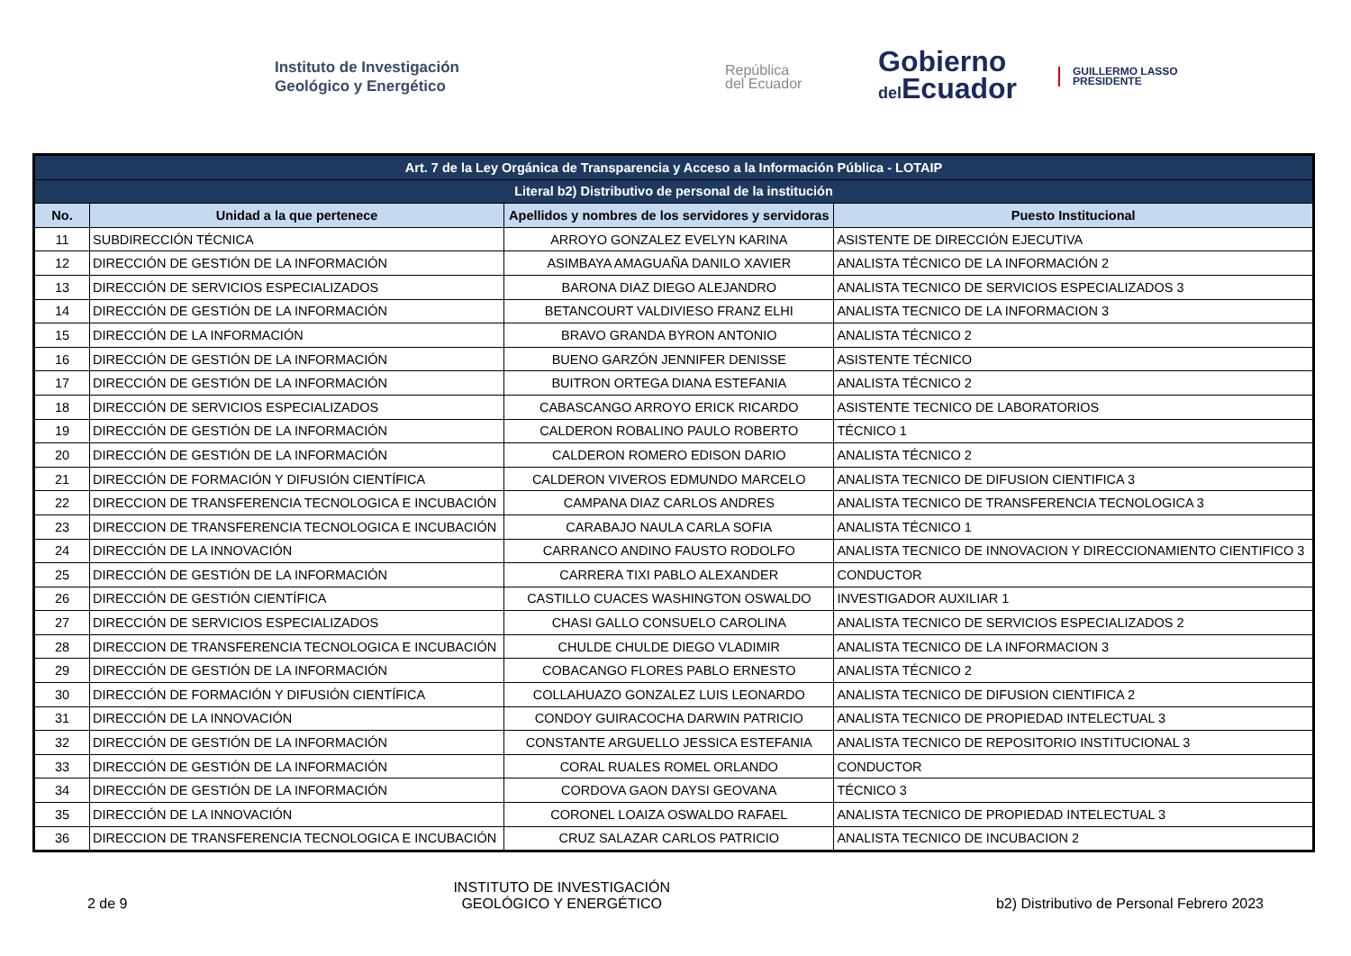Instituto de Investigación
Geológico y Energético
República
del Ecuador
Gobierno
del Ecuador
GUILLERMO LASSO
PRESIDENTE
| Art. 7 de la Ley Orgánica de Transparencia y Acceso a la Información Pública - LOTAIP | | | |
| Literal b2) Distributivo de personal de la institución | | | |
| No. | Unidad a la que pertenece | Apellidos y nombres de los servidores y servidoras | Puesto Institucional |
| 11 | SUBDIRECCIÓN TÉCNICA | ARROYO GONZALEZ EVELYN KARINA | ASISTENTE DE DIRECCIÓN EJECUTIVA |
| 12 | DIRECCIÓN DE GESTIÓN DE LA INFORMACIÓN | ASIMBAYA AMAGUAÑA DANILO XAVIER | ANALISTA TÉCNICO DE LA INFORMACIÓN 2 |
| 13 | DIRECCIÓN DE SERVICIOS ESPECIALIZADOS | BARONA DIAZ DIEGO ALEJANDRO | ANALISTA TECNICO DE SERVICIOS ESPECIALIZADOS 3 |
| 14 | DIRECCIÓN DE GESTIÓN DE LA INFORMACIÓN | BETANCOURT VALDIVIESO FRANZ ELHI | ANALISTA TECNICO DE LA INFORMACION 3 |
| 15 | DIRECCIÓN DE LA INFORMACIÓN | BRAVO GRANDA BYRON ANTONIO | ANALISTA TÉCNICO 2 |
| 16 | DIRECCIÓN DE GESTIÓN DE LA INFORMACIÓN | BUENO GARZÓN JENNIFER DENISSE | ASISTENTE TÉCNICO |
| 17 | DIRECCIÓN DE GESTIÓN DE LA INFORMACIÓN | BUITRON ORTEGA DIANA ESTEFANIA | ANALISTA TÉCNICO 2 |
| 18 | DIRECCIÓN DE SERVICIOS ESPECIALIZADOS | CABASCANGO ARROYO ERICK RICARDO | ASISTENTE TECNICO DE LABORATORIOS |
| 19 | DIRECCIÓN DE GESTIÓN DE LA INFORMACIÓN | CALDERON ROBALINO PAULO ROBERTO | TÉCNICO 1 |
| 20 | DIRECCIÓN DE GESTIÓN DE LA INFORMACIÓN | CALDERON ROMERO EDISON DARIO | ANALISTA TÉCNICO 2 |
| 21 | DIRECCIÓN DE FORMACIÓN Y DIFUSIÓN CIENTÍFICA | CALDERON VIVEROS EDMUNDO MARCELO | ANALISTA TECNICO DE DIFUSION CIENTIFICA 3 |
| 22 | DIRECCION DE TRANSFERENCIA TECNOLOGICA E INCUBACIÓN | CAMPANA DIAZ CARLOS ANDRES | ANALISTA TECNICO DE TRANSFERENCIA TECNOLOGICA 3 |
| 23 | DIRECCION DE TRANSFERENCIA TECNOLOGICA E INCUBACIÓN | CARABAJO NAULA CARLA SOFIA | ANALISTA TÉCNICO 1 |
| 24 | DIRECCIÓN DE LA INNOVACIÓN | CARRANCO ANDINO FAUSTO RODOLFO | ANALISTA TECNICO DE INNOVACION Y DIRECCIONAMIENTO CIENTIFICO 3 |
| 25 | DIRECCIÓN DE GESTIÓN DE LA INFORMACIÓN | CARRERA TIXI PABLO ALEXANDER | CONDUCTOR |
| 26 | DIRECCIÓN DE GESTIÓN CIENTÍFICA | CASTILLO CUACES WASHINGTON OSWALDO | INVESTIGADOR AUXILIAR 1 |
| 27 | DIRECCIÓN DE SERVICIOS ESPECIALIZADOS | CHASI GALLO CONSUELO CAROLINA | ANALISTA TECNICO DE SERVICIOS ESPECIALIZADOS 2 |
| 28 | DIRECCION DE TRANSFERENCIA TECNOLOGICA E INCUBACIÓN | CHULDE CHULDE DIEGO VLADIMIR | ANALISTA TECNICO DE LA INFORMACION 3 |
| 29 | DIRECCIÓN DE GESTIÓN DE LA INFORMACIÓN | COBACANGO FLORES PABLO ERNESTO | ANALISTA TÉCNICO 2 |
| 30 | DIRECCIÓN DE FORMACIÓN Y DIFUSIÓN CIENTÍFICA | COLLAHUAZO GONZALEZ LUIS LEONARDO | ANALISTA TECNICO DE DIFUSION CIENTIFICA 2 |
| 31 | DIRECCIÓN DE LA INNOVACIÓN | CONDOY GUIRACOCHA DARWIN PATRICIO | ANALISTA TECNICO DE PROPIEDAD INTELECTUAL 3 |
| 32 | DIRECCIÓN DE GESTIÓN DE LA INFORMACIÓN | CONSTANTE ARGUELLO JESSICA ESTEFANIA | ANALISTA TECNICO DE REPOSITORIO INSTITUCIONAL 3 |
| 33 | DIRECCIÓN DE GESTIÓN DE LA INFORMACIÓN | CORAL RUALES ROMEL ORLANDO | CONDUCTOR |
| 34 | DIRECCIÓN DE GESTIÓN DE LA INFORMACIÓN | CORDOVA GAON DAYSI GEOVANA | TÉCNICO 3 |
| 35 | DIRECCIÓN DE LA INNOVACIÓN | CORONEL LOAIZA OSWALDO RAFAEL | ANALISTA TECNICO DE PROPIEDAD INTELECTUAL 3 |
| 36 | DIRECCION DE TRANSFERENCIA TECNOLOGICA E INCUBACIÓN | CRUZ SALAZAR CARLOS PATRICIO | ANALISTA TECNICO DE INCUBACION 2 |
2 de 9
INSTITUTO DE INVESTIGACIÓN
GEOLÓGICO Y ENERGÉTICO
b2) Distributivo de Personal Febrero 2023